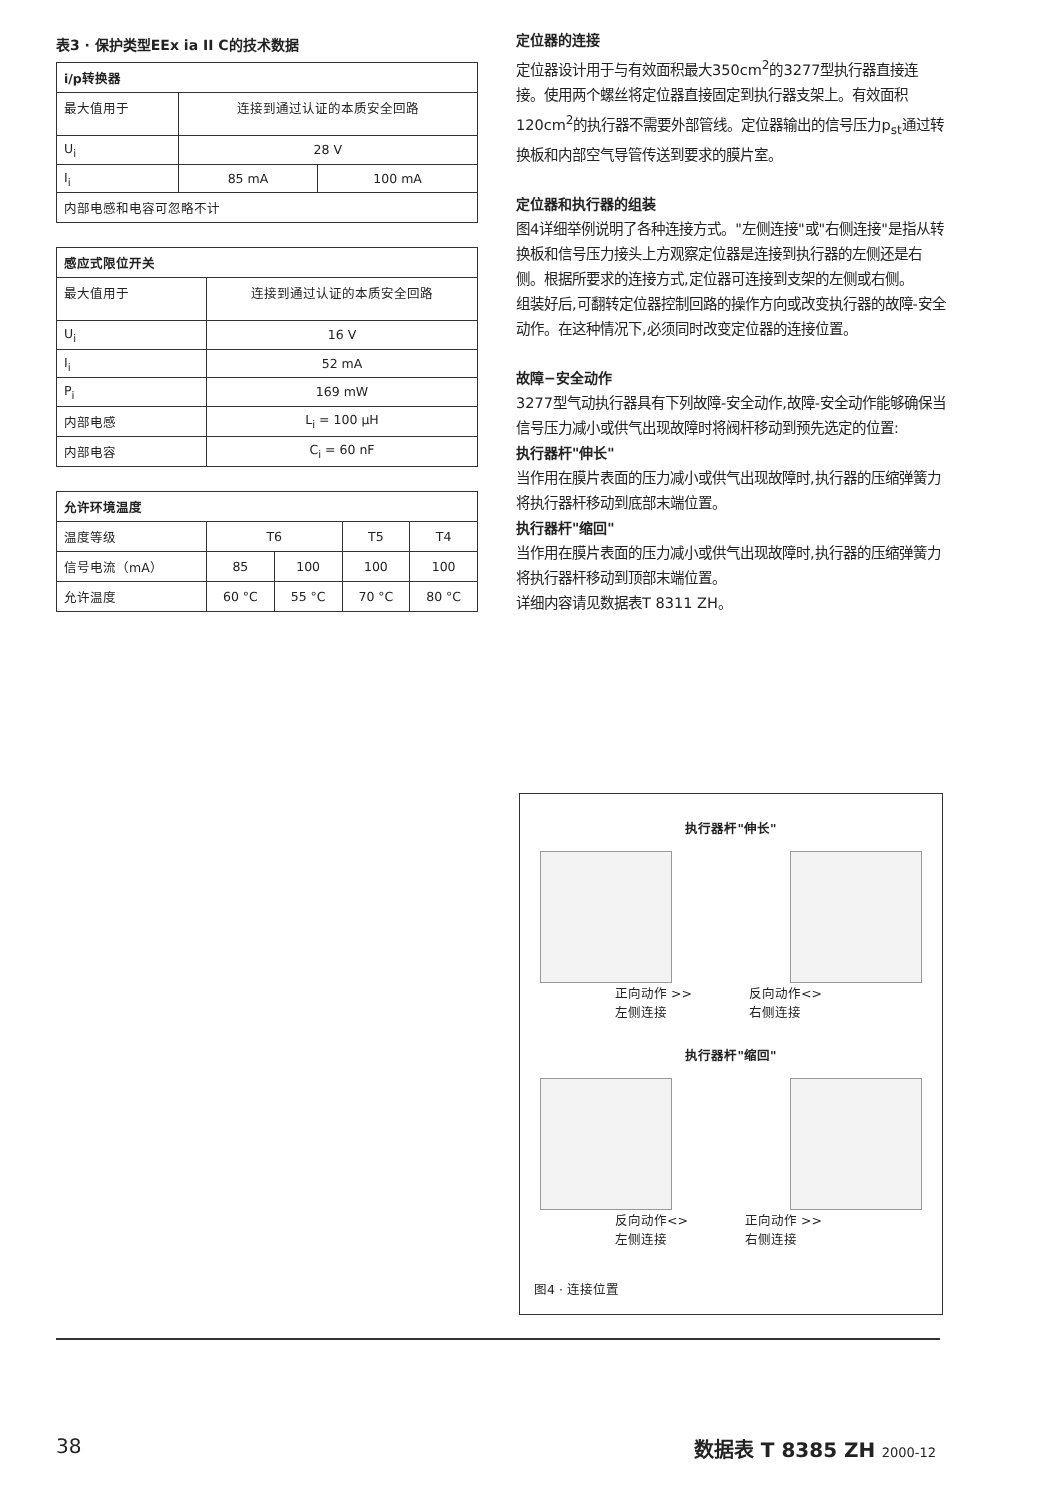表3 · 保护类型EEx ia II C的技术数据
| i/p转换器 | | |
| --- | --- | --- |
| 最大值用于 | 连接到通过认证的本质安全回路 | |
| U<sub>i</sub> | 28 V | |
| I<sub>i</sub> | 85 mA | 100 mA |
| 内部电感和电容可忽略不计 | | |
| 感应式限位开关 | |
| --- | --- |
| 最大值用于 | 连接到通过认证的本质安全回路 |
| U<sub>i</sub> | 16 V |
| I<sub>i</sub> | 52 mA |
| P<sub>i</sub> | 169 mW |
| 内部电感 | L<sub>i</sub> = 100 µH |
| 内部电容 | C<sub>i</sub> = 60 nF |
| 允许环境温度 | | | | |
| --- | --- | --- | --- | --- |
| 温度等级 | T6 | | T5 | T4 |
| 信号电流（mA） | 85 | 100 | 100 | 100 |
| 允许温度 | 60 °C | 55 °C | 70 °C | 80 °C |
定位器的连接
定位器设计用于与有效面积最大350cm<sup>2</sup>的3277型执行器直接连接。使用两个螺丝将定位器直接固定到执行器支架上。有效面积120cm<sup>2</sup>的执行器不需要外部管线。定位器输出的信号压力p<sub>st</sub>通过转换板和内部空气导管传送到要求的膜片室。
定位器和执行器的组装
图4详细举例说明了各种连接方式。"左侧连接"或"右侧连接"是指从转换板和信号压力接头上方观察定位器是连接到执行器的左侧还是右侧。根据所要求的连接方式,定位器可连接到支架的左侧或右侧。
组装好后,可翻转定位器控制回路的操作方向或改变执行器的故障-安全动作。在这种情况下,必须同时改变定位器的连接位置。
故障−安全动作
3277型气动执行器具有下列故障-安全动作,故障-安全动作能够确保当信号压力减小或供气出现故障时将阀杆移动到预先选定的位置:
执行器杆"伸长"
当作用在膜片表面的压力减小或供气出现故障时,执行器的压缩弹簧力将执行器杆移动到底部末端位置。
执行器杆"缩回"
当作用在膜片表面的压力减小或供气出现故障时,执行器的压缩弹簧力将执行器杆移动到顶部末端位置。
详细内容请见数据表T 8311 ZH。
执行器杆"伸长"
正向动作 >>
左侧连接 反向动作<>
右侧连接
执行器杆"缩回"
反向动作<>
左侧连接 正向动作 >>
右侧连接
图4 · 连接位置
38 数据表 T 8385 ZH 2000-12